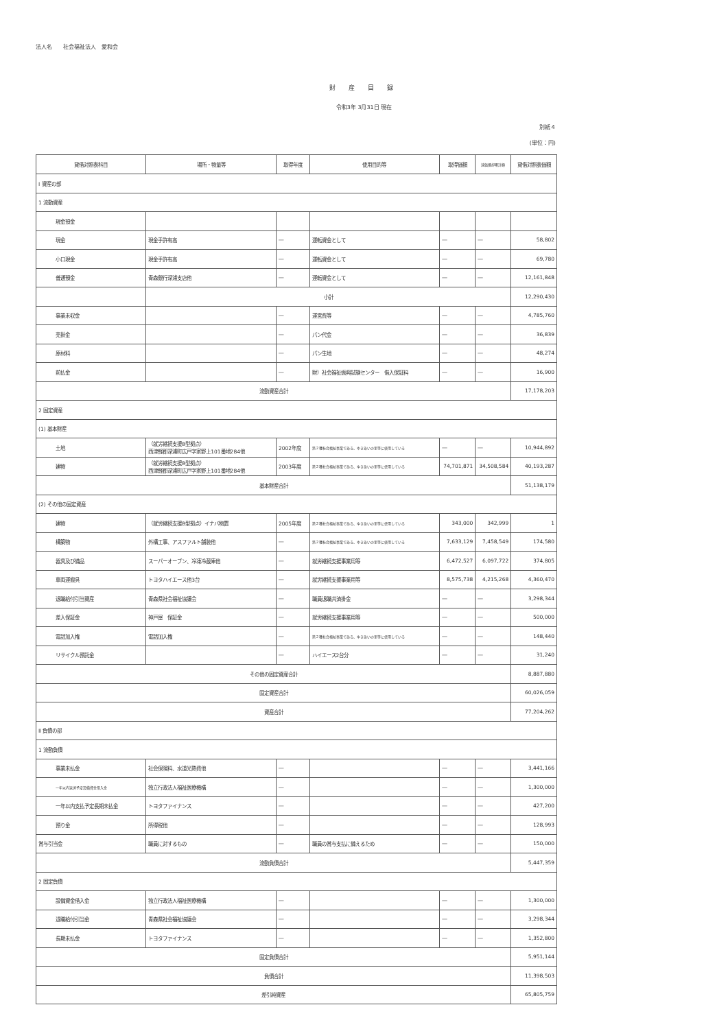法人名　　社会福祉法人　愛和会
財 産 目 録
令和3年 3月31日 現在
別紙４
(単位：円)
| 貸借対照表科目 | 場所・物量等 | 取得年度 | 使用目的等 | 取得価額 | 減価償却累計額 | 貸借対照表価額 |
| --- | --- | --- | --- | --- | --- | --- |
| Ⅰ 資産の部 | | | | | | |
| 1 流動資産 | | | | | | |
| 現金預金 | | | | | | |
| 現金 | 現金手許有高 | ― | 運転資金として | ― | ― | 58,802 |
| 小口現金 | 現金手許有高 | ― | 運転資金として | ― | ― | 69,780 |
| 普通預金 | 青森銀行深浦支店他 | ― | 運転資金として | ― | ― | 12,161,848 |
| | 小計 | | | | | 12,290,430 |
| 事業未収金 | | ― | 運営費等 | ― | ― | 4,785,760 |
| 売掛金 | | ― | パン代金 | ― | ― | 36,839 |
| 原材料 | | ― | パン生地 | ― | ― | 48,274 |
| 前払金 | | ― | 財）社会福祉振興試験センター 借入保証料 | ― | ― | 16,900 |
| 流動資産合計 | | | | | | 17,178,203 |
| 2 固定資産 | | | | | | |
| (1) 基本財産 | | | | | | |
| 土地 | （就労継続支援B型拠点） 西津軽郡深浦町広戸字家野上101番地284他 | 2002年度 | 第２種社会福祉事業である、ゆきあいの里等に使用している | ― | ― | 10,944,892 |
| 建物 | （就労継続支援B型拠点） 西津軽郡深浦町広戸字家野上101番地284他 | 2003年度 | 第２種社会福祉事業である、ゆきあいの里等に使用している | 74,701,871 | 34,508,584 | 40,193,287 |
| 基本財産合計 | | | | | | 51,138,179 |
| (2) その他の固定資産 | | | | | | |
| 建物 | （就労継続支援B型拠点）イナバ物置 | 2005年度 | 第２種社会福祉事業である、ゆきあいの里等に使用している | 343,000 | 342,999 | 1 |
| 構築物 | 外構工事、アスファルト舗装他 | ― | 第２種社会福祉事業である、ゆきあいの里等に使用している | 7,633,129 | 7,458,549 | 174,580 |
| 器具及び備品 | スーパーオーブン、冷凍冷蔵庫他 | ― | 就労継続支援事業用等 | 6,472,527 | 6,097,722 | 374,805 |
| 車両運搬具 | トヨタハイエース他3台 | ― | 就労継続支援事業用等 | 8,575,738 | 4,215,268 | 4,360,470 |
| 退職給付引当資産 | 青森県社会福祉協議会 | ― | 職員退職共済掛金 | ― | ― | 3,298,344 |
| 差入保証金 | 神戸屋 保証金 | ― | 就労継続支援事業用等 | ― | ― | 500,000 |
| 電話加入権 | 電話加入権 | ― | 第２種社会福祉事業である、ゆきあいの里等に使用している | ― | ― | 148,440 |
| リサイクル預託金 | | ― | ハイエース2台分 | ― | ― | 31,240 |
| その他の固定資産合計 | | | | | | 8,887,880 |
| 固定資産合計 | | | | | | 60,026,059 |
| 資産合計 | | | | | | 77,204,262 |
| Ⅱ 負債の部 | | | | | | |
| 1 流動負債 | | | | | | |
| 事業未払金 | 社会保険料、水道光熱費他 | ― | | ― | ― | 3,441,166 |
| 一年以内返済予定設備資金借入金 | 独立行政法人福祉医療機構 | ― | | ― | ― | 1,300,000 |
| 一年以内支払予定長期未払金 | トヨタファイナンス | ― | | ― | ― | 427,200 |
| 預り金 | 所得税他 | ― | | ― | ― | 128,993 |
| 賞与引当金 | 職員に対するもの | ― | 職員の賞与支払に備えるため | ― | ― | 150,000 |
| 流動負債合計 | | | | | | 5,447,359 |
| 2 固定負債 | | | | | | |
| 設備資金借入金 | 独立行政法人福祉医療機構 | ― | | ― | ― | 1,300,000 |
| 退職給付引当金 | 青森県社会福祉協議会 | ― | | ― | ― | 3,298,344 |
| 長期未払金 | トヨタファイナンス | ― | | ― | ― | 1,352,800 |
| 固定負債合計 | | | | | | 5,951,144 |
| 負債合計 | | | | | | 11,398,503 |
| 差引純資産 | | | | | | 65,805,759 |